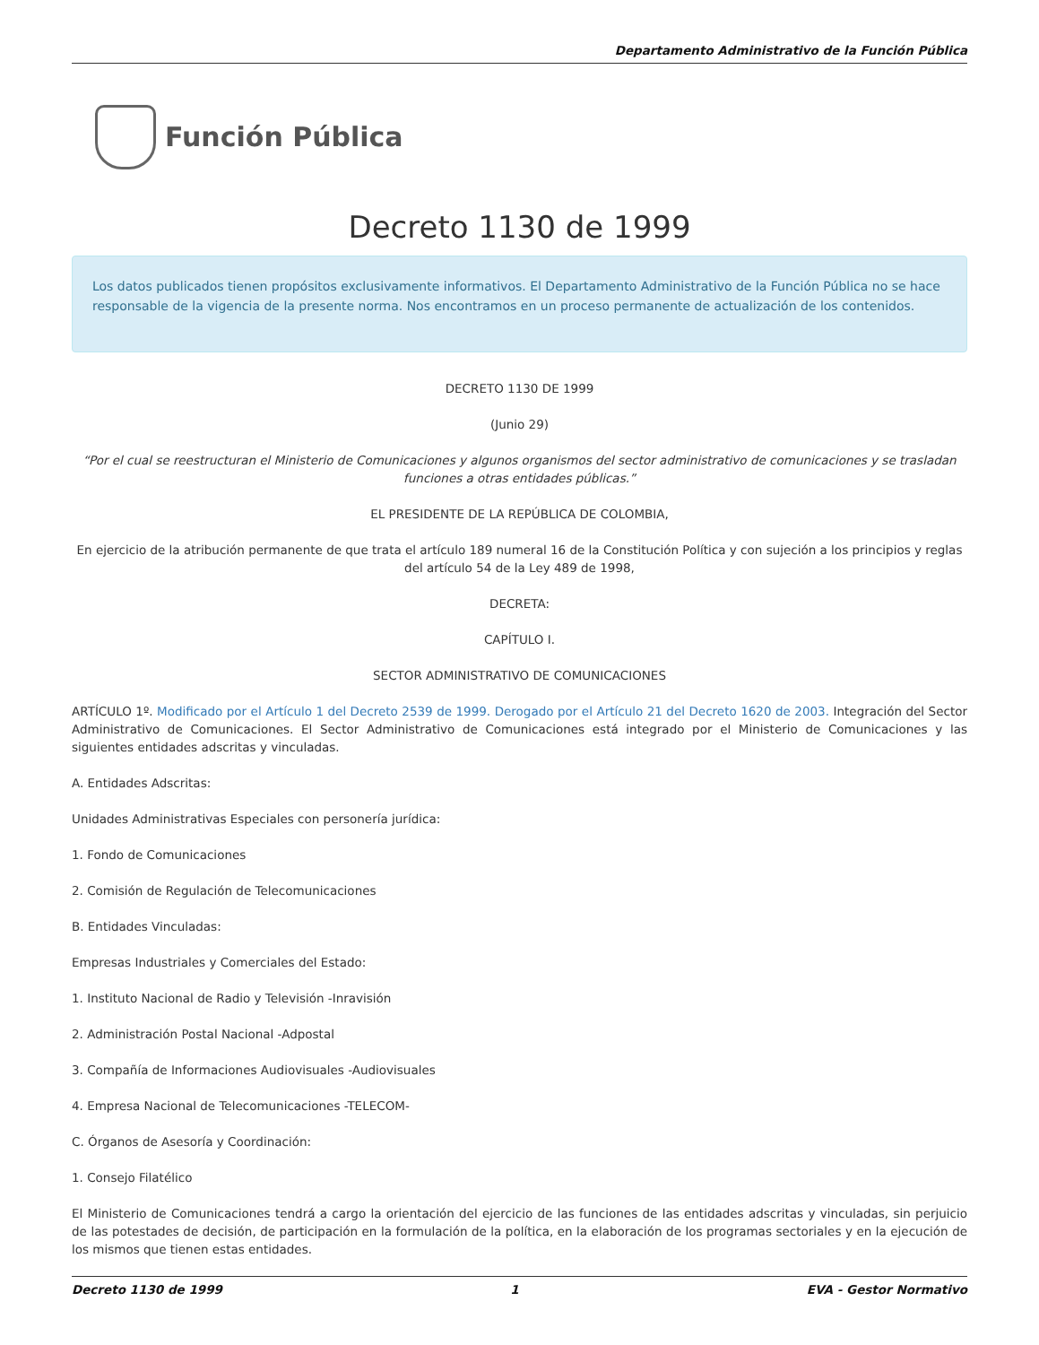Departamento Administrativo de la Función Pública
Función Pública
Decreto 1130 de 1999
Los datos publicados tienen propósitos exclusivamente informativos. El Departamento Administrativo de la Función Pública no se hace responsable de la vigencia de la presente norma. Nos encontramos en un proceso permanente de actualización de los contenidos.
DECRETO 1130 DE 1999
(Junio 29)
“Por el cual se reestructuran el Ministerio de Comunicaciones y algunos organismos del sector administrativo de comunicaciones y se trasladan funciones a otras entidades públicas.”
EL PRESIDENTE DE LA REPÚBLICA DE COLOMBIA,
En ejercicio de la atribución permanente de que trata el artículo 189 numeral 16 de la Constitución Política y con sujeción a los principios y reglas del artículo 54 de la Ley 489 de 1998,
DECRETA:
CAPÍTULO I.
SECTOR ADMINISTRATIVO DE COMUNICACIONES
ARTÍCULO 1º. Modificado por el Artículo 1 del Decreto 2539 de 1999. Derogado por el Artículo 21 del Decreto 1620 de 2003. Integración del Sector Administrativo de Comunicaciones. El Sector Administrativo de Comunicaciones está integrado por el Ministerio de Comunicaciones y las siguientes entidades adscritas y vinculadas.
A. Entidades Adscritas:
Unidades Administrativas Especiales con personería jurídica:
1. Fondo de Comunicaciones
2. Comisión de Regulación de Telecomunicaciones
B. Entidades Vinculadas:
Empresas Industriales y Comerciales del Estado:
1. Instituto Nacional de Radio y Televisión -Inravisión
2. Administración Postal Nacional -Adpostal
3. Compañía de Informaciones Audiovisuales -Audiovisuales
4. Empresa Nacional de Telecomunicaciones -TELECOM-
C. Órganos de Asesoría y Coordinación:
1. Consejo Filatélico
El Ministerio de Comunicaciones tendrá a cargo la orientación del ejercicio de las funciones de las entidades adscritas y vinculadas, sin perjuicio de las potestades de decisión, de participación en la formulación de la política, en la elaboración de los programas sectoriales y en la ejecución de los mismos que tienen estas entidades.
Decreto 1130 de 1999 1 EVA - Gestor Normativo